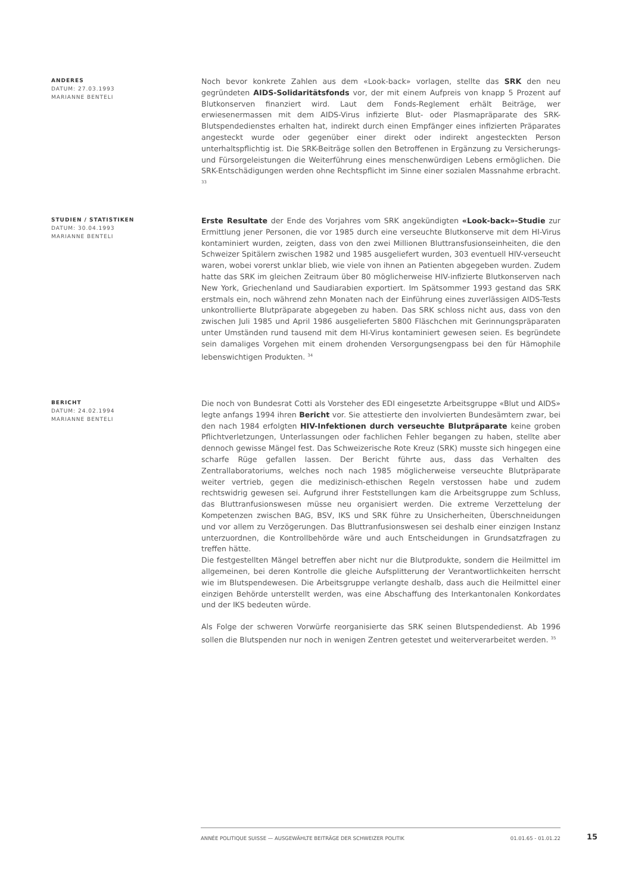ANDERES
DATUM: 27.03.1993
MARIANNE BENTELI
Noch bevor konkrete Zahlen aus dem «Look-back» vorlagen, stellte das SRK den neu gegründeten AIDS-Solidaritätsfonds vor, der mit einem Aufpreis von knapp 5 Prozent auf Blutkonserven finanziert wird. Laut dem Fonds-Reglement erhält Beiträge, wer erwiesenermassen mit dem AIDS-Virus infizierte Blut- oder Plasmapräparate des SRK-Blutspendedienstes erhalten hat, indirekt durch einen Empfänger eines infizierten Präparates angesteckt wurde oder gegenüber einer direkt oder indirekt angesteckten Person unterhaltspflichtig ist. Die SRK-Beiträge sollen den Betroffenen in Ergänzung zu Versicherungs- und Fürsorgeleistungen die Weiterführung eines menschenwürdigen Lebens ermöglichen. Die SRK-Entschädigungen werden ohne Rechtspflicht im Sinne einer sozialen Massnahme erbracht. <sup>33</sup>
STUDIEN / STATISTIKEN
DATUM: 30.04.1993
MARIANNE BENTELI
Erste Resultate der Ende des Vorjahres vom SRK angekündigten «Look-back»-Studie zur Ermittlung jener Personen, die vor 1985 durch eine verseuchte Blutkonserve mit dem HI-Virus kontaminiert wurden, zeigten, dass von den zwei Millionen Bluttransfusionseinheiten, die den Schweizer Spitälern zwischen 1982 und 1985 ausgeliefert wurden, 303 eventuell HIV-verseucht waren, wobei vorerst unklar blieb, wie viele von ihnen an Patienten abgegeben wurden. Zudem hatte das SRK im gleichen Zeitraum über 80 möglicherweise HIV-infizierte Blutkonserven nach New York, Griechenland und Saudiarabien exportiert. Im Spätsommer 1993 gestand das SRK erstmals ein, noch während zehn Monaten nach der Einführung eines zuverlässigen AIDS-Tests unkontrollierte Blutpräparate abgegeben zu haben. Das SRK schloss nicht aus, dass von den zwischen Juli 1985 und April 1986 ausgelieferten 5800 Fläschchen mit Gerinnungspräparaten unter Umständen rund tausend mit dem HI-Virus kontaminiert gewesen seien. Es begründete sein damaliges Vorgehen mit einem drohenden Versorgungsengpass bei den für Hämophile lebenswichtigen Produkten. <sup>34</sup>
BERICHT
DATUM: 24.02.1994
MARIANNE BENTELI
Die noch von Bundesrat Cotti als Vorsteher des EDI eingesetzte Arbeitsgruppe «Blut und AIDS» legte anfangs 1994 ihren Bericht vor. Sie attestierte den involvierten Bundesämtern zwar, bei den nach 1984 erfolgten HIV-Infektionen durch verseuchte Blutpräparate keine groben Pflichtverletzungen, Unterlassungen oder fachlichen Fehler begangen zu haben, stellte aber dennoch gewisse Mängel fest. Das Schweizerische Rote Kreuz (SRK) musste sich hingegen eine scharfe Rüge gefallen lassen. Der Bericht führte aus, dass das Verhalten des Zentrallaboratoriums, welches noch nach 1985 möglicherweise verseuchte Blutpräparate weiter vertrieb, gegen die medizinisch-ethischen Regeln verstossen habe und zudem rechtswidrig gewesen sei. Aufgrund ihrer Feststellungen kam die Arbeitsgruppe zum Schluss, das Bluttranfusionswesen müsse neu organisiert werden. Die extreme Verzettelung der Kompetenzen zwischen BAG, BSV, IKS und SRK führe zu Unsicherheiten, Überschneidungen und vor allem zu Verzögerungen. Das Bluttranfusionswesen sei deshalb einer einzigen Instanz unterzuordnen, die Kontrollbehörde wäre und auch Entscheidungen in Grundsatzfragen zu treffen hätte.
Die festgestellten Mängel betreffen aber nicht nur die Blutprodukte, sondern die Heilmittel im allgemeinen, bei deren Kontrolle die gleiche Aufsplitterung der Verantwortlichkeiten herrscht wie im Blutspendewesen. Die Arbeitsgruppe verlangte deshalb, dass auch die Heilmittel einer einzigen Behörde unterstellt werden, was eine Abschaffung des Interkantonalen Konkordates und der IKS bedeuten würde.
Als Folge der schweren Vorwürfe reorganisierte das SRK seinen Blutspendedienst. Ab 1996 sollen die Blutspenden nur noch in wenigen Zentren getestet und weiterverarbeitet werden. <sup>35</sup>
ANNÉE POLITIQUE SUISSE — AUSGEWÄHLTE BEITRÄGE DER SCHWEIZER POLITIK 01.01.65 - 01.01.22
15